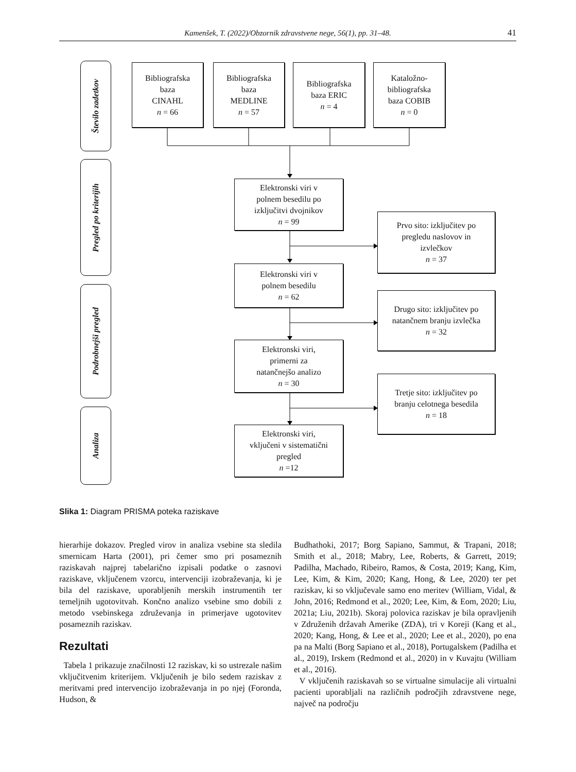Kamenšek, T. (2022)/Obzornik zdravstvene nege, 56(1), pp. 31–48. 41
Število zadetkov
Pregled po kriterijih
Podrobnejši pregled
Analiza
Bibliografska
baza
CINAHL
n = 66
Bibliografska
baza
MEDLINE
n = 57
Bibliografska
baza ERIC
n = 4
Kataložno-
bibliografska
baza COBIB
n = 0
Elektronski viri v
polnem besedilu po
izključitvi dvojnikov
n = 99
Prvo sito: izključitev po
pregledu naslovov in
izvlečkov
n = 37
Elektronski viri v
polnem besedilu
n = 62
Drugo sito: izključitev po
natančnem branju izvlečka
n = 32
Elektronski viri,
primerni za
natančnejšo analizo
n = 30
Tretje sito: izključitev po
branju celotnega besedila
n = 18
Elektronski viri,
vključeni v sistematični
pregled
n =12
Slika 1: Diagram PRISMA poteka raziskave
hierarhije dokazov. Pregled virov in analiza vsebine sta sledila smernicam Harta (2001), pri čemer smo pri posameznih raziskavah najprej tabelarično izpisali podatke o zasnovi raziskave, vključenem vzorcu, intervenciji izobraževanja, ki je bila del raziskave, uporabljenih merskih instrumentih ter temeljnih ugotovitvah. Končno analizo vsebine smo dobili z metodo vsebinskega združevanja in primerjave ugotovitev posameznih raziskav.
Rezultati
Tabela 1 prikazuje značilnosti 12 raziskav, ki so ustrezale našim vključitvenim kriterijem. Vključenih je bilo sedem raziskav z meritvami pred intervencijo izobraževanja in po njej (Foronda, Hudson, &
Budhathoki, 2017; Borg Sapiano, Sammut, & Trapani, 2018; Smith et al., 2018; Mabry, Lee, Roberts, & Garrett, 2019; Padilha, Machado, Ribeiro, Ramos, & Costa, 2019; Kang, Kim, Lee, Kim, & Kim, 2020; Kang, Hong, & Lee, 2020) ter pet raziskav, ki so vključevale samo eno meritev (William, Vidal, & John, 2016; Redmond et al., 2020; Lee, Kim, & Eom, 2020; Liu, 2021a; Liu, 2021b). Skoraj polovica raziskav je bila opravljenih v Združenih državah Amerike (ZDA), tri v Koreji (Kang et al., 2020; Kang, Hong, & Lee et al., 2020; Lee et al., 2020), po ena pa na Malti (Borg Sapiano et al., 2018), Portugalskem (Padilha et al., 2019), Irskem (Redmond et al., 2020) in v Kuvajtu (William et al., 2016).
V vključenih raziskavah so se virtualne simulacije ali virtualni pacienti uporabljali na različnih področjih zdravstvene nege, največ na področju